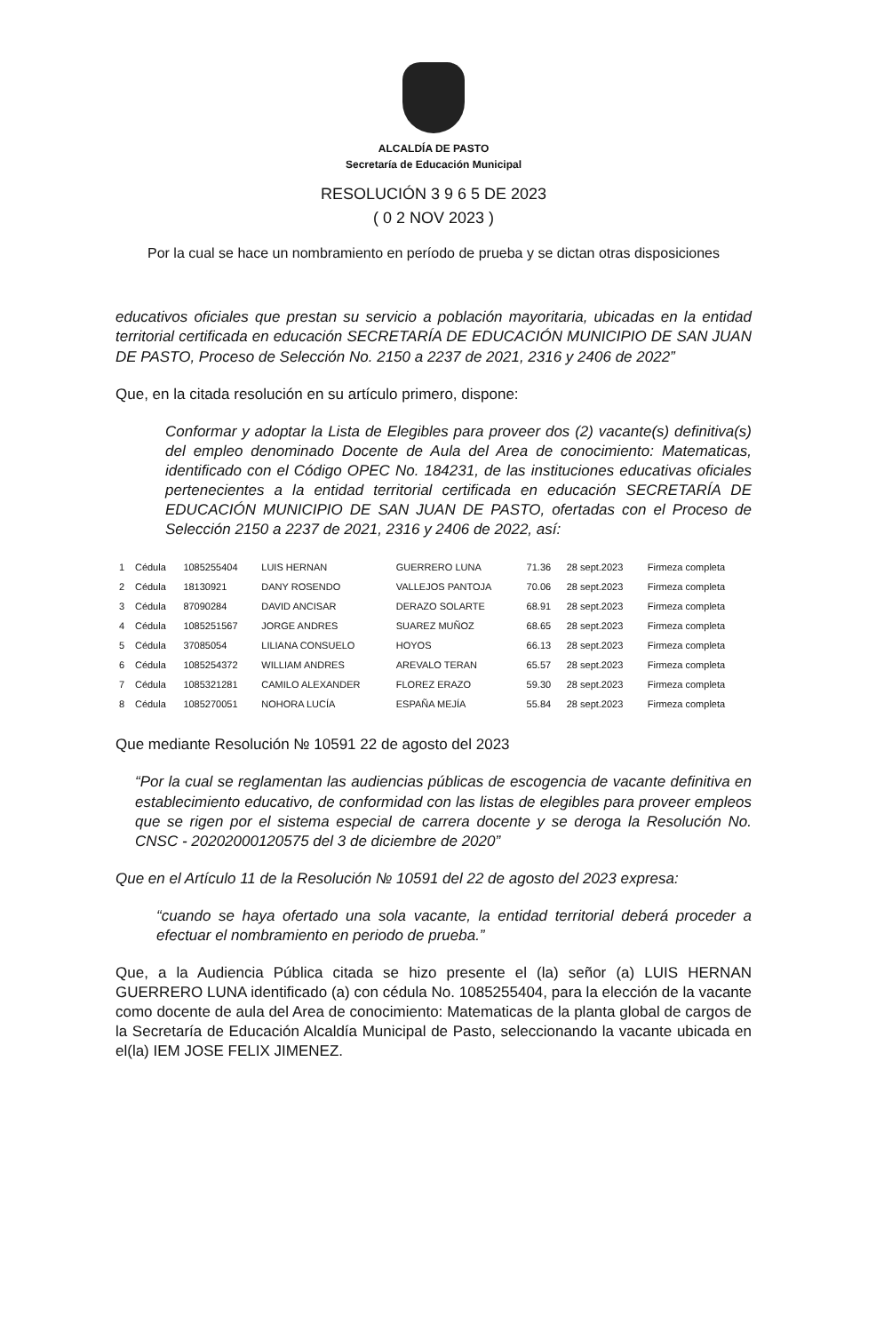ALCALDÍA DE PASTO
Secretaría de Educación Municipal
RESOLUCIÓN 3 9 6 5 DE 2023
( 0 2 NOV 2023 )
Por la cual se hace un nombramiento en período de prueba y se dictan otras disposiciones
educativos oficiales que prestan su servicio a población mayoritaria, ubicadas en la entidad territorial certificada en educación SECRETARÍA DE EDUCACIÓN MUNICIPIO DE SAN JUAN DE PASTO, Proceso de Selección No. 2150 a 2237 de 2021, 2316 y 2406 de 2022”
Que, en la citada resolución en su artículo primero, dispone:
Conformar y adoptar la Lista de Elegibles para proveer dos (2) vacante(s) definitiva(s) del empleo denominado Docente de Aula del Area de conocimiento: Matematicas, identificado con el Código OPEC No. 184231, de las instituciones educativas oficiales pertenecientes a la entidad territorial certificada en educación SECRETARÍA DE EDUCACIÓN MUNICIPIO DE SAN JUAN DE PASTO, ofertadas con el Proceso de Selección 2150 a 2237 de 2021, 2316 y 2406 de 2022, así:
| 1 | Cédula | 1085255404 | LUIS HERNAN | GUERRERO LUNA | 71.36 | 28 sept.2023 | Firmeza completa |
| 2 | Cédula | 18130921 | DANY ROSENDO | VALLEJOS PANTOJA | 70.06 | 28 sept.2023 | Firmeza completa |
| 3 | Cédula | 87090284 | DAVID ANCISAR | DERAZO SOLARTE | 68.91 | 28 sept.2023 | Firmeza completa |
| 4 | Cédula | 1085251567 | JORGE ANDRES | SUAREZ MUÑOZ | 68.65 | 28 sept.2023 | Firmeza completa |
| 5 | Cédula | 37085054 | LILIANA CONSUELO | HOYOS | 66.13 | 28 sept.2023 | Firmeza completa |
| 6 | Cédula | 1085254372 | WILLIAM ANDRES | AREVALO TERAN | 65.57 | 28 sept.2023 | Firmeza completa |
| 7 | Cédula | 1085321281 | CAMILO ALEXANDER | FLOREZ ERAZO | 59.30 | 28 sept.2023 | Firmeza completa |
| 8 | Cédula | 1085270051 | NOHORA LUCÍA | ESPAÑA MEJÍA | 55.84 | 28 sept.2023 | Firmeza completa |
Que mediante Resolución № 10591 22 de agosto del 2023
“Por la cual se reglamentan las audiencias públicas de escogencia de vacante definitiva en establecimiento educativo, de conformidad con las listas de elegibles para proveer empleos que se rigen por el sistema especial de carrera docente y se deroga la Resolución No. CNSC - 20202000120575 del 3 de diciembre de 2020”
Que en el Artículo 11 de la Resolución № 10591 del 22 de agosto del 2023 expresa:
“cuando se haya ofertado una sola vacante, la entidad territorial deberá proceder a efectuar el nombramiento en periodo de prueba.”
Que, a la Audiencia Pública citada se hizo presente el (la) señor (a) LUIS HERNAN GUERRERO LUNA identificado (a) con cédula No. 1085255404, para la elección de la vacante como docente de aula del Area de conocimiento: Matematicas de la planta global de cargos de la Secretaría de Educación Alcaldía Municipal de Pasto, seleccionando la vacante ubicada en el(la) IEM JOSE FELIX JIMENEZ.